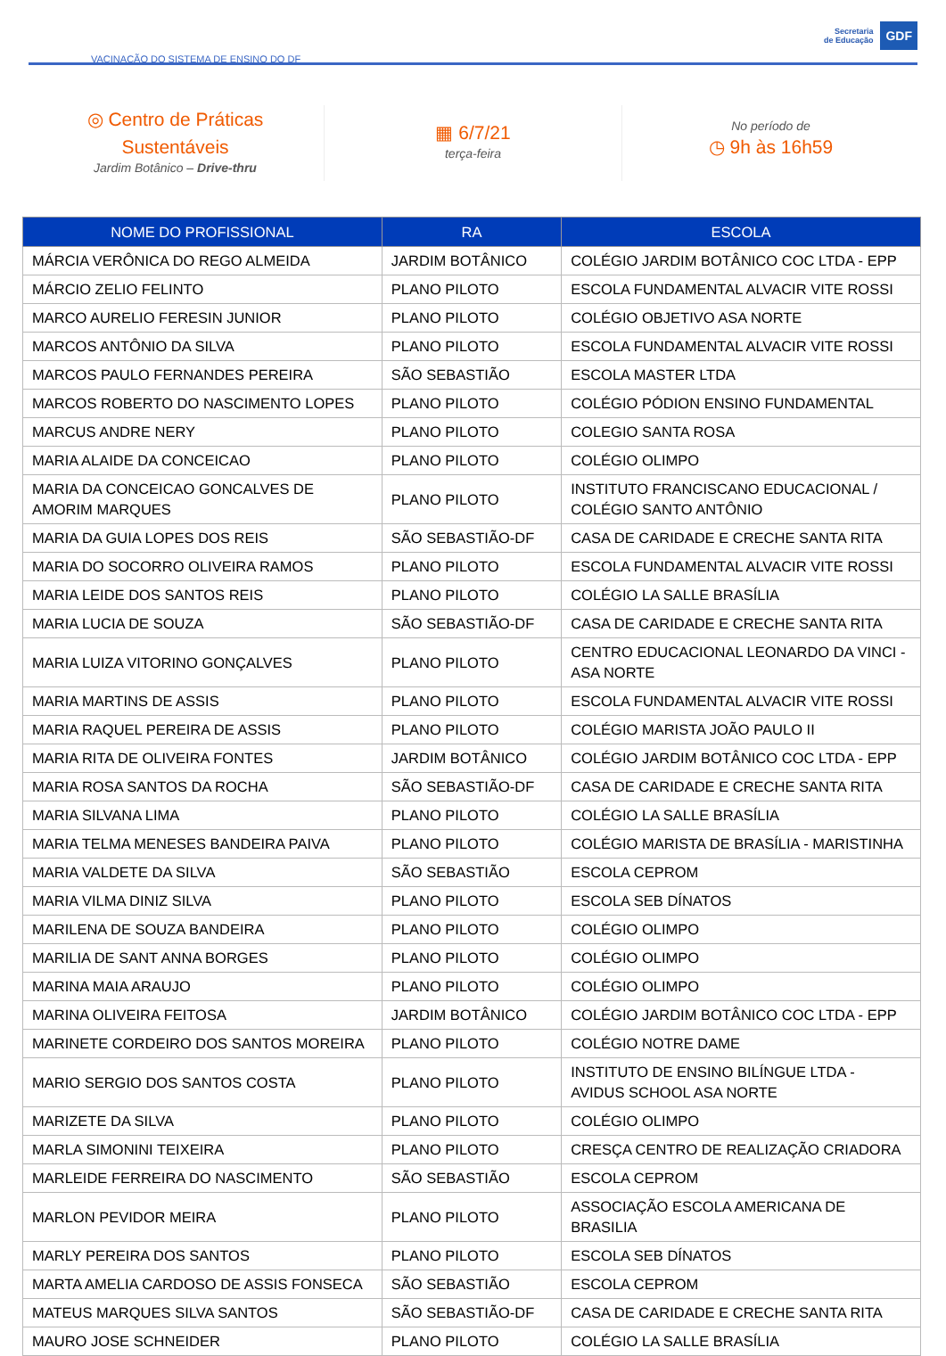VACINAÇÃO DO SISTEMA DE ENSINO DO DF
Secretaria
de Educação
GDF
◎ Centro de Práticas
Sustentáveis
Jardim Botânico – Drive-thru
▦ 6/7/21
terça-feira
No período de
◷ 9h às 16h59
| NOME DO PROFISSIONAL | RA | ESCOLA |
| --- | --- | --- |
| MÁRCIA VERÔNICA DO REGO ALMEIDA | JARDIM BOTÂNICO | COLÉGIO JARDIM BOTÂNICO COC LTDA - EPP |
| MÁRCIO ZELIO FELINTO | PLANO PILOTO | ESCOLA FUNDAMENTAL ALVACIR VITE ROSSI |
| MARCO AURELIO FERESIN JUNIOR | PLANO PILOTO | COLÉGIO OBJETIVO ASA NORTE |
| MARCOS ANTÔNIO DA SILVA | PLANO PILOTO | ESCOLA FUNDAMENTAL ALVACIR VITE ROSSI |
| MARCOS PAULO FERNANDES PEREIRA | SÃO SEBASTIÃO | ESCOLA MASTER LTDA |
| MARCOS ROBERTO DO NASCIMENTO LOPES | PLANO PILOTO | COLÉGIO PÓDION ENSINO FUNDAMENTAL |
| MARCUS ANDRE NERY | PLANO PILOTO | COLEGIO SANTA ROSA |
| MARIA ALAIDE DA CONCEICAO | PLANO PILOTO | COLÉGIO OLIMPO |
| MARIA DA CONCEICAO GONCALVES DE AMORIM MARQUES | PLANO PILOTO | INSTITUTO FRANCISCANO EDUCACIONAL / COLÉGIO SANTO ANTÔNIO |
| MARIA DA GUIA LOPES DOS REIS | SÃO SEBASTIÃO-DF | CASA DE CARIDADE E CRECHE SANTA RITA |
| MARIA DO SOCORRO OLIVEIRA RAMOS | PLANO PILOTO | ESCOLA FUNDAMENTAL ALVACIR VITE ROSSI |
| MARIA LEIDE DOS SANTOS REIS | PLANO PILOTO | COLÉGIO LA SALLE BRASÍLIA |
| MARIA LUCIA DE SOUZA | SÃO SEBASTIÃO-DF | CASA DE CARIDADE E CRECHE SANTA RITA |
| MARIA LUIZA VITORINO GONÇALVES | PLANO PILOTO | CENTRO EDUCACIONAL LEONARDO DA VINCI - ASA NORTE |
| MARIA MARTINS DE ASSIS | PLANO PILOTO | ESCOLA FUNDAMENTAL ALVACIR VITE ROSSI |
| MARIA RAQUEL PEREIRA DE ASSIS | PLANO PILOTO | COLÉGIO MARISTA JOÃO PAULO II |
| MARIA RITA DE OLIVEIRA FONTES | JARDIM BOTÂNICO | COLÉGIO JARDIM BOTÂNICO COC LTDA - EPP |
| MARIA ROSA SANTOS DA ROCHA | SÃO SEBASTIÃO-DF | CASA DE CARIDADE E CRECHE SANTA RITA |
| MARIA SILVANA LIMA | PLANO PILOTO | COLÉGIO LA SALLE BRASÍLIA |
| MARIA TELMA MENESES BANDEIRA PAIVA | PLANO PILOTO | COLÉGIO MARISTA DE BRASÍLIA - MARISTINHA |
| MARIA VALDETE DA SILVA | SÃO SEBASTIÃO | ESCOLA CEPROM |
| MARIA VILMA DINIZ SILVA | PLANO PILOTO | ESCOLA SEB DÍNATOS |
| MARILENA DE SOUZA BANDEIRA | PLANO PILOTO | COLÉGIO OLIMPO |
| MARILIA DE SANT ANNA BORGES | PLANO PILOTO | COLÉGIO OLIMPO |
| MARINA MAIA ARAUJO | PLANO PILOTO | COLÉGIO OLIMPO |
| MARINA OLIVEIRA FEITOSA | JARDIM BOTÂNICO | COLÉGIO JARDIM BOTÂNICO COC LTDA - EPP |
| MARINETE CORDEIRO DOS SANTOS MOREIRA | PLANO PILOTO | COLÉGIO NOTRE DAME |
| MARIO SERGIO DOS SANTOS COSTA | PLANO PILOTO | INSTITUTO DE ENSINO BILÍNGUE LTDA - AVIDUS SCHOOL ASA NORTE |
| MARIZETE DA SILVA | PLANO PILOTO | COLÉGIO OLIMPO |
| MARLA SIMONINI TEIXEIRA | PLANO PILOTO | CRESÇA CENTRO DE REALIZAÇÃO CRIADORA |
| MARLEIDE FERREIRA DO NASCIMENTO | SÃO SEBASTIÃO | ESCOLA CEPROM |
| MARLON PEVIDOR MEIRA | PLANO PILOTO | ASSOCIAÇÃO ESCOLA AMERICANA DE BRASILIA |
| MARLY PEREIRA DOS SANTOS | PLANO PILOTO | ESCOLA SEB DÍNATOS |
| MARTA AMELIA CARDOSO DE ASSIS FONSECA | SÃO SEBASTIÃO | ESCOLA CEPROM |
| MATEUS MARQUES SILVA SANTOS | SÃO SEBASTIÃO-DF | CASA DE CARIDADE E CRECHE SANTA RITA |
| MAURO JOSE SCHNEIDER | PLANO PILOTO | COLÉGIO LA SALLE BRASÍLIA |